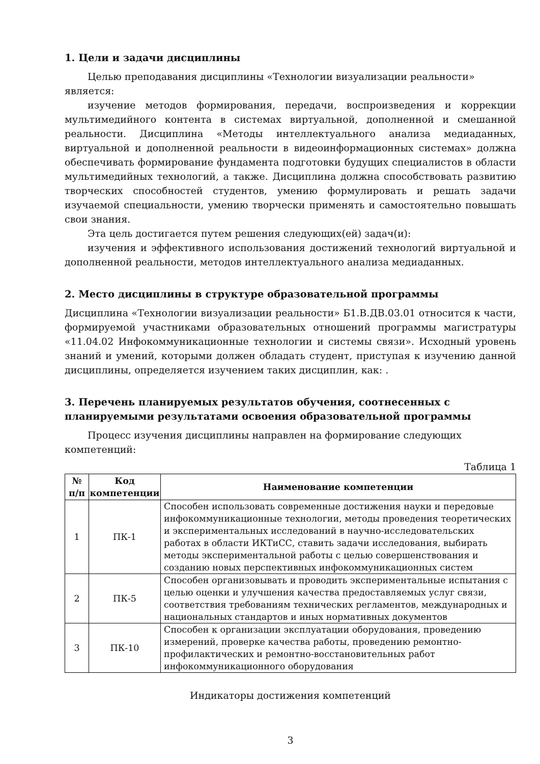1. Цели и задачи дисциплины
Целью преподавания дисциплины «Технологии визуализации реальности» является:
изучение методов формирования, передачи, воспроизведения и коррекции мультимедийного контента в системах виртуальной, дополненной и смешанной реальности. Дисциплина «Методы интеллектуального анализа медиаданных, виртуальной и дополненной реальности в видеоинформационных системах» должна обеспечивать формирование фундамента подготовки будущих специалистов в области мультимедийных технологий, а также. Дисциплина должна способствовать развитию творческих способностей студентов, умению формулировать и решать задачи изучаемой специальности, умению творчески применять и самостоятельно повышать свои знания.
Эта цель достигается путем решения следующих(ей) задач(и):
изучения и эффективного использования достижений технологий виртуальной и дополненной реальности, методов интеллектуального анализа медиаданных.
2. Место дисциплины в структуре образовательной программы
Дисциплина «Технологии визуализации реальности» Б1.В.ДВ.03.01 относится к части, формируемой участниками образовательных отношений программы магистратуры «11.04.02 Инфокоммуникационные технологии и системы связи». Исходный уровень знаний и умений, которыми должен обладать студент, приступая к изучению данной дисциплины, определяется изучением таких дисциплин, как: .
3. Перечень планируемых результатов обучения, соотнесенных с планируемыми результатами освоения образовательной программы
Процесс изучения дисциплины направлен на формирование следующих компетенций:
Таблица 1
| № п/п | Код компетенции | Наименование компетенции |
| --- | --- | --- |
| 1 | ПК-1 | Способен использовать современные достижения науки и передовые инфокоммуникационные технологии, методы проведения теоретических и экспериментальных исследований в научно-исследовательских работах в области ИКТиСС, ставить задачи исследования, выбирать методы экспериментальной работы с целью совершенствования и созданию новых перспективных инфокоммуникационных систем |
| 2 | ПК-5 | Способен организовывать и проводить экспериментальные испытания с целью оценки и улучшения качества предоставляемых услуг связи, соответствия требованиям технических регламентов, международных и национальных стандартов и иных нормативных документов |
| 3 | ПК-10 | Способен к организации эксплуатации оборудования, проведению измерений, проверке качества работы, проведению ремонтно-профилактических и ремонтно-восстановительных работ инфокоммуникационного оборудования |
Индикаторы достижения компетенций
3